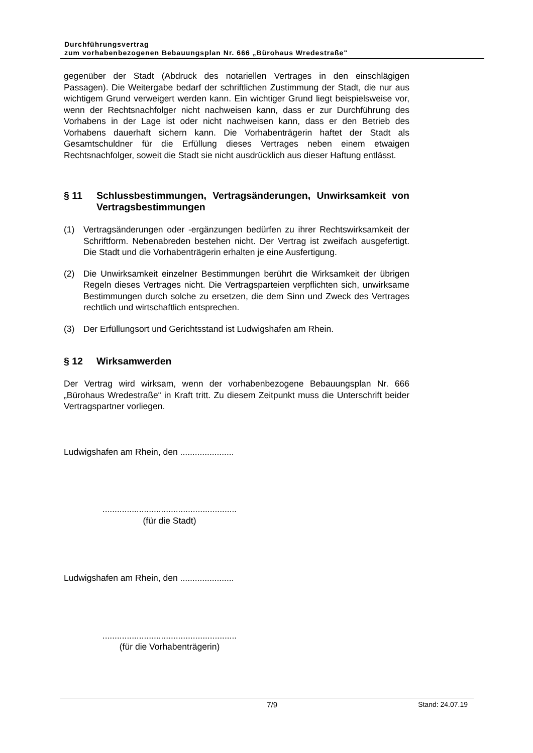Durchführungsvertrag
zum vorhabenbezogenen Bebauungsplan Nr. 666 „Bürohaus Wredestraße"
gegenüber der Stadt (Abdruck des notariellen Vertrages in den einschlägigen Passagen). Die Weitergabe bedarf der schriftlichen Zustimmung der Stadt, die nur aus wichtigem Grund verweigert werden kann. Ein wichtiger Grund liegt beispielsweise vor, wenn der Rechtsnachfolger nicht nachweisen kann, dass er zur Durchführung des Vorhabens in der Lage ist oder nicht nachweisen kann, dass er den Betrieb des Vorhabens dauerhaft sichern kann. Die Vorhabenträgerin haftet der Stadt als Gesamtschuldner für die Erfüllung dieses Vertrages neben einem etwaigen Rechtsnachfolger, soweit die Stadt sie nicht ausdrücklich aus dieser Haftung entlässt.
§ 11 Schlussbestimmungen, Vertragsänderungen, Unwirksamkeit von Vertragsbestimmungen
(1) Vertragsänderungen oder -ergänzungen bedürfen zu ihrer Rechtswirksamkeit der Schriftform. Nebenabreden bestehen nicht. Der Vertrag ist zweifach ausgefertigt. Die Stadt und die Vorhabenträgerin erhalten je eine Ausfertigung.
(2) Die Unwirksamkeit einzelner Bestimmungen berührt die Wirksamkeit der übrigen Regeln dieses Vertrages nicht. Die Vertragsparteien verpflichten sich, unwirksame Bestimmungen durch solche zu ersetzen, die dem Sinn und Zweck des Vertrages rechtlich und wirtschaftlich entsprechen.
(3) Der Erfüllungsort und Gerichtsstand ist Ludwigshafen am Rhein.
§ 12 Wirksamwerden
Der Vertrag wird wirksam, wenn der vorhabenbezogene Bebauungsplan Nr. 666 „Bürohaus Wredestraße“ in Kraft tritt. Zu diesem Zeitpunkt muss die Unterschrift beider Vertragspartner vorliegen.
Ludwigshafen am Rhein, den ......................
.......................................................
(für die Stadt)
Ludwigshafen am Rhein, den ......................
.......................................................
(für die Vorhabenträgerin)
7/9 Stand: 24.07.19